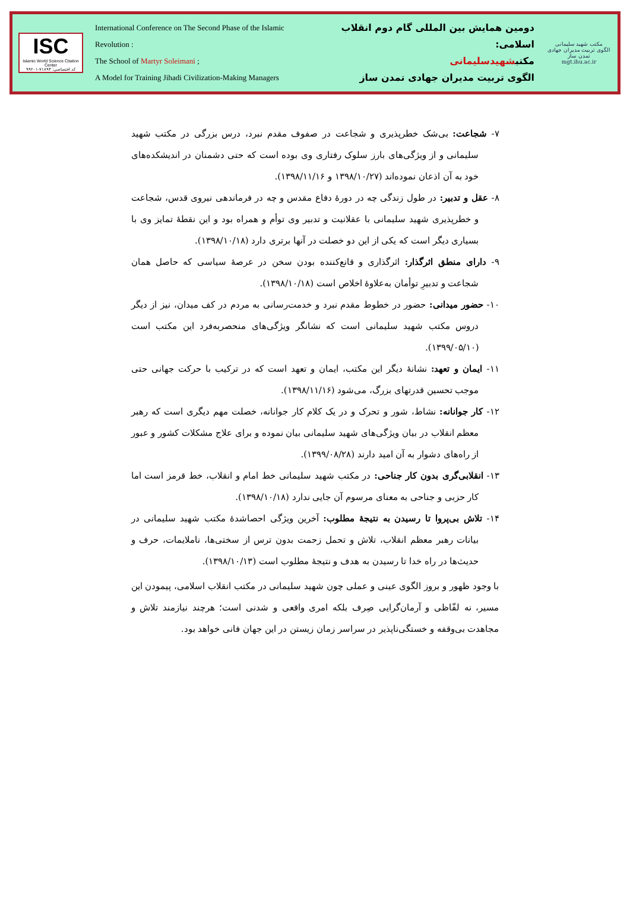ISC
Islamic World Science Citation Center
کد اختصاصی: ۷۱۸۹۳-۹۹۲۰۱
International Conference on The Second Phase of the Islamic Revolution :
The School of Martyr Soleimani ;
A Model for Training Jihadi Civilization-Making Managers
دومین همایش بین المللی گام دوم انقلاب اسلامی:
مکتبشهیدسلیمانی
الگوی تربیت مدیران جهادی تمدن ساز
مکتب شهید سلیمانی
الگوی تربیت مدیران جهادی تمدن ساز
mgt.ihu.ac.ir
۷- شجاعت: بی‌شک خطرپذیری و شجاعت در صفوف مقدم نبرد، درس بزرگی در مکتب شهید سلیمانی و از ویژگی‌های بارز سلوک رفتاری وی بوده است که حتی دشمنان در اندیشکده‌های خود به آن اذعان نموده‌اند (۱۳۹۸/۱۰/۲۷ و ۱۳۹۸/۱۱/۱۶).
۸- عقل و تدبیر: در طول زندگی چه در دورۀ دفاع مقدس و چه در فرماندهی نیروی قدس، شجاعت و خطرپذیری شهید سلیمانی با عقلانیت و تدبیر وی توأم و همراه بود و این نقطۀ تمایز وی با بسیاری دیگر است که یکی از این دو خصلت در آنها برتری دارد (۱۳۹۸/۱۰/۱۸).
۹- دارای منطق اثرگذار: اثرگذاری و قانع‌کننده بودن سخن در عرصۀ سیاسی که حاصل همان شجاعت و تدبیرِ توأمان به‌علاوۀ اخلاص است (۱۳۹۸/۱۰/۱۸).
۱۰- حضور میدانی: حضور در خطوط مقدم نبرد و خدمت‌رسانی به مردم در کف میدان، نیز از دیگر دروس مکتب شهید سلیمانی است که نشانگر ویژگی‌های منحصربه‌فرد این مکتب است (۱۳۹۹/۰۵/۱۰).
۱۱- ایمان و تعهد: نشانۀ دیگر این مکتب، ایمان و تعهد است که در ترکیب با حرکت جهانی حتی موجب تحسین قدرتهای بزرگ، می‌شود (۱۳۹۸/۱۱/۱۶).
۱۲- کار جوانانه: نشاط، شور و تحرک و در یک کلام کار جوانانه، خصلت مهم دیگری است که رهبر معظم انقلاب در بیان ویژگی‌های شهید سلیمانی بیان نموده و برای علاج مشکلات کشور و عبور از راه‌های دشوار به آن امید دارند (۱۳۹۹/۰۸/۲۸).
۱۳- انقلابی‌گری بدون کار جناحی: در مکتب شهید سلیمانی خط امام و انقلاب، خط قرمز است اما کار حزبی و جناحی به معنای مرسوم آن جایی ندارد (۱۳۹۸/۱۰/۱۸).
۱۴- تلاش بی‌پروا تا رسیدن به نتیجۀ مطلوب: آخرین ویژگی احصاشدۀ مکتب شهید سلیمانی در بیانات رهبر معظم انقلاب، تلاش و تحمل زحمت بدون ترس از سختی‌ها، ناملایمات، حرف و حدیث‌ها در راه خدا تا رسیدن به هدف و نتیجۀ مطلوب است (۱۳۹۸/۱۰/۱۳).
با وجود ظهور و بروز الگوی عینی و عملی چون شهید سلیمانی در مکتب انقلاب اسلامی، پیمودن این مسیر، نه لفّاظی و آرمان‌گرایی صِرف بلکه امری واقعی و شدنی است؛ هرچند نیازمند تلاش و مجاهدت بی‌وقفه و خستگی‌ناپذیر در سراسر زمان زیستن در این جهان فانی خواهد بود.